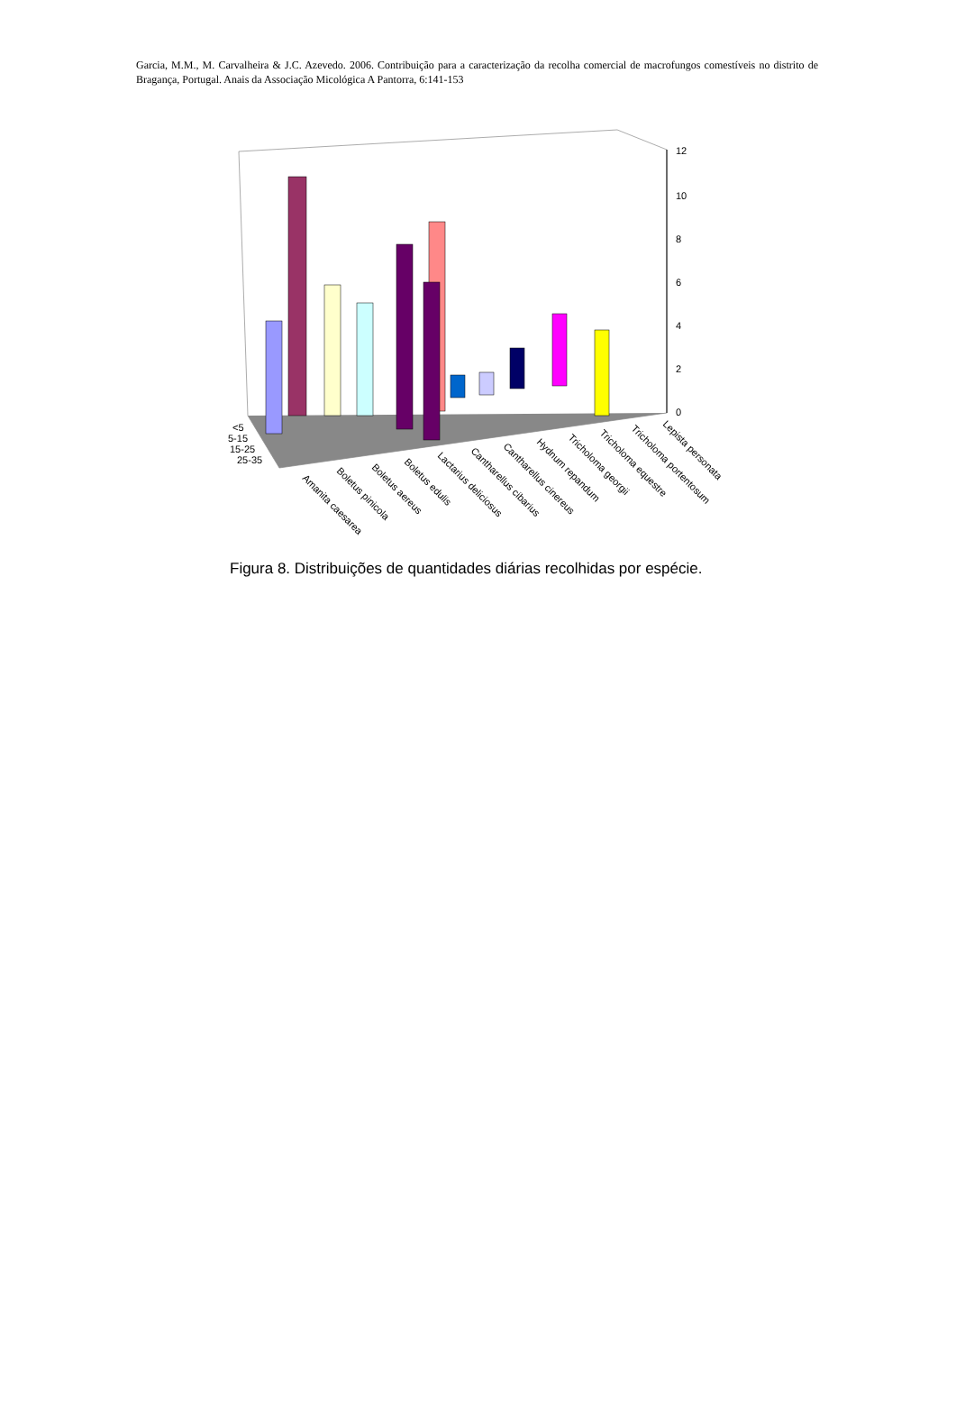Garcia, M.M., M. Carvalheira & J.C. Azevedo. 2006. Contribuição para a caracterização da recolha comercial de macrofungos comestíveis no distrito de Bragança, Portugal. Anais da Associação Micológica A Pantorra, 6:141-153
12
10
8
6
4
2
0
<5
5-15
15-25
25-35
Amanita caesarea
Boletus pinicola
Boletus aereus
Boletus edulis
Lactarius deliciosus
Cantharellus cibarius
Cantharellus cinereus
Hydnum repandum
Tricholoma georgii
Tricholoma equestre
Tricholoma portentosum
Lepista personata
Figura 8. Distribuições de quantidades diárias recolhidas por espécie.